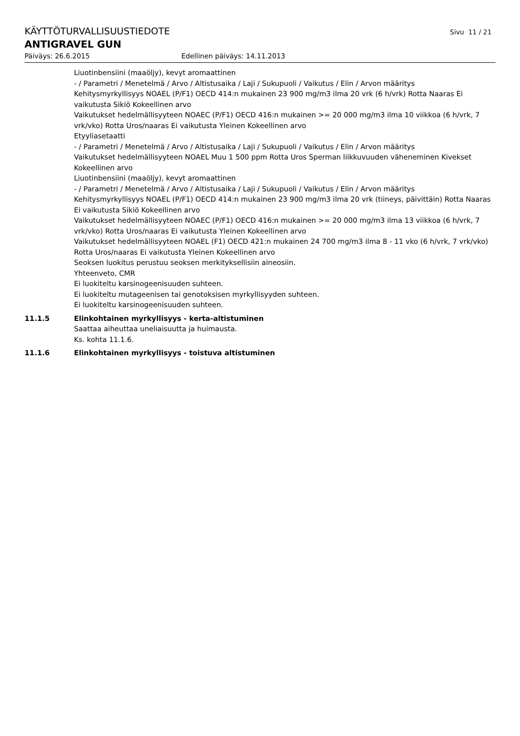KÄYTTÖTURVALLISUUSTIEDOTE
Sivu 11 / 21
ANTIGRAVEL GUN
Päiväys: 26.6.2015 Edellinen päiväys: 14.11.2013
Liuotinbensiini (maaöljy), kevyt aromaattinen
- / Parametri / Menetelmä / Arvo / Altistusaika / Laji / Sukupuoli / Vaikutus / Elin / Arvon määritys
Kehitysmyrkyllisyys NOAEL (P/F1) OECD 414:n mukainen 23 900 mg/m3 ilma 20 vrk (6 h/vrk) Rotta Naaras Ei vaikutusta Sikiö Kokeellinen arvo
Vaikutukset hedelmällisyyteen NOAEC (P/F1) OECD 416:n mukainen >= 20 000 mg/m3 ilma 10 viikkoa (6 h/vrk, 7 vrk/vko) Rotta Uros/naaras Ei vaikutusta Yleinen Kokeellinen arvo
Etyyliasetaatti
- / Parametri / Menetelmä / Arvo / Altistusaika / Laji / Sukupuoli / Vaikutus / Elin / Arvon määritys
Vaikutukset hedelmällisyyteen NOAEL Muu 1 500 ppm Rotta Uros Sperman liikkuvuuden väheneminen Kivekset Kokeellinen arvo
Liuotinbensiini (maaöljy), kevyt aromaattinen
- / Parametri / Menetelmä / Arvo / Altistusaika / Laji / Sukupuoli / Vaikutus / Elin / Arvon määritys
Kehitysmyrkyllisyys NOAEL (P/F1) OECD 414:n mukainen 23 900 mg/m3 ilma 20 vrk (tiineys, päivittäin) Rotta Naaras Ei vaikutusta Sikiö Kokeellinen arvo
Vaikutukset hedelmällisyyteen NOAEC (P/F1) OECD 416:n mukainen >= 20 000 mg/m3 ilma 13 viikkoa (6 h/vrk, 7 vrk/vko) Rotta Uros/naaras Ei vaikutusta Yleinen Kokeellinen arvo
Vaikutukset hedelmällisyyteen NOAEL (F1) OECD 421:n mukainen 24 700 mg/m3 ilma 8 - 11 vko (6 h/vrk, 7 vrk/vko) Rotta Uros/naaras Ei vaikutusta Yleinen Kokeellinen arvo
Seoksen luokitus perustuu seoksen merkityksellisiin aineosiin.
Yhteenveto, CMR
Ei luokiteltu karsinogeenisuuden suhteen.
Ei luokiteltu mutageenisen tai genotoksisen myrkyllisyyden suhteen.
Ei luokiteltu karsinogeenisuuden suhteen.
11.1.5 Elinkohtainen myrkyllisyys - kerta-altistuminen
Saattaa aiheuttaa uneliaisuutta ja huimausta.
Ks. kohta 11.1.6.
11.1.6 Elinkohtainen myrkyllisyys - toistuva altistuminen